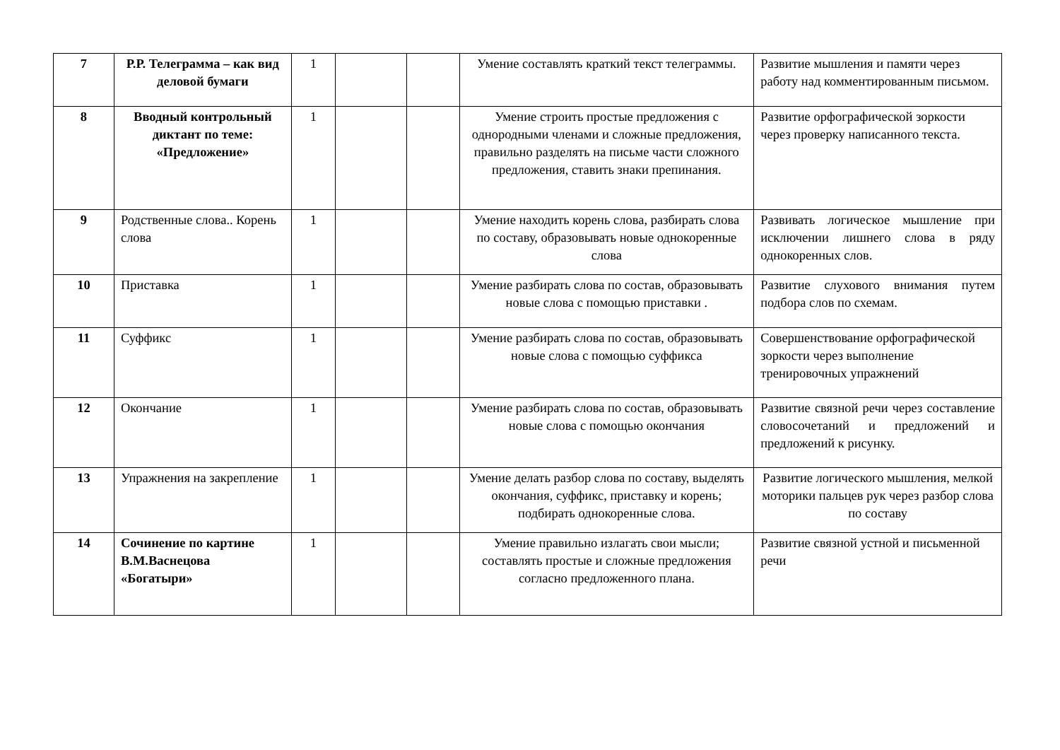| 7 | Р.Р. Телеграмма – как вид деловой бумаги | 1 | | | Умение составлять краткий текст телеграммы. | Развитие мышления и памяти через работу над комментированным письмом. |
| 8 | Вводный контрольный диктант по теме: «Предложение» | 1 | | | Умение строить простые предложения с однородными членами и сложные предложения, правильно разделять на письме части сложного предложения, ставить знаки препинания. | Развитие орфографической зоркости через проверку написанного текста. |
| 9 | Родственные слова.. Корень слова | 1 | | | Умение находить корень слова, разбирать слова по составу, образовывать новые однокоренные слова | Развивать логическое мышление при исключении лишнего слова в ряду однокоренных слов. |
| 10 | Приставка | 1 | | | Умение разбирать слова по состав, образовывать новые слова с помощью приставки . | Развитие слухового внимания путем подбора слов по схемам. |
| 11 | Суффикс | 1 | | | Умение разбирать слова по состав, образовывать новые слова с помощью суффикса | Совершенствование орфографической зоркости через выполнение тренировочных упражнений |
| 12 | Окончание | 1 | | | Умение разбирать слова по состав, образовывать новые слова с помощью окончания | Развитие связной речи через составление словосочетаний и предложений и предложений к рисунку. |
| 13 | Упражнения на закрепление | 1 | | | Умение делать разбор слова по составу, выделять окончания, суффикс, приставку и корень; подбирать однокоренные слова. | Развитие логического мышления, мелкой моторики пальцев рук через разбор слова по составу |
| 14 | Сочинение по картине В.М.Васнецова «Богатыри» | 1 | | | Умение правильно излагать свои мысли; составлять простые и сложные предложения согласно предложенного плана. | Развитие связной устной и письменной речи |